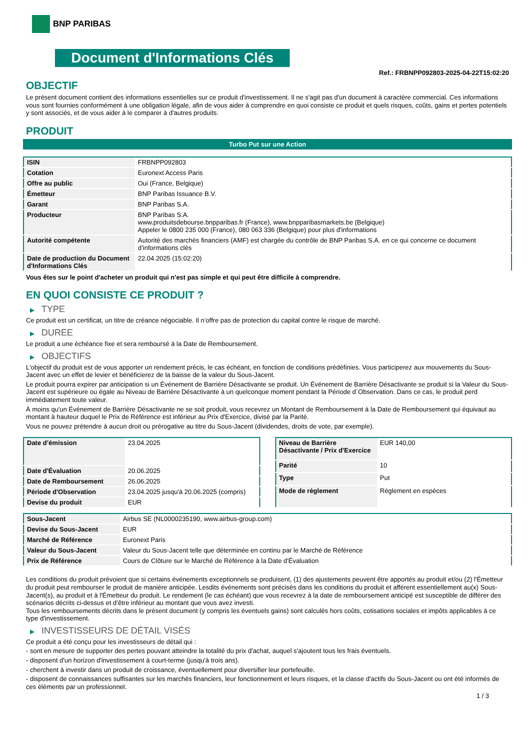BNP PARIBAS
Document d'Informations Clés
Ref.: FRBNPP092803-2025-04-22T15:02:20
OBJECTIF
Le présent document contient des informations essentielles sur ce produit d'investissement. Il ne s'agit pas d'un document à caractère commercial. Ces informations vous sont fournies conformément à une obligation légale, afin de vous aider à comprendre en quoi consiste ce produit et quels risques, coûts, gains et pertes potentiels y sont associés, et de vous aider à le comparer à d'autres produits.
PRODUIT
Turbo Put sur une Action
| ISIN | FRBNPP092803 |
| Cotation | Euronext Access Paris |
| Offre au public | Oui (France, Belgique) |
| Émetteur | BNP Paribas Issuance B.V. |
| Garant | BNP Paribas S.A. |
| Producteur | BNP Paribas S.A. www.produitsdebourse.bnpparibas.fr (France), www.bnpparibasmarkets.be (Belgique) Appeler le 0800 235 000 (France), 080 063 336 (Belgique) pour plus d'informations |
| Autorité compétente | Autorité des marchés financiers (AMF) est chargée du contrôle de BNP Paribas S.A. en ce qui concerne ce document d’informations clés |
| Date de production du Document d'Informations Clés | 22.04.2025 (15:02:20) |
Vous êtes sur le point d'acheter un produit qui n'est pas simple et qui peut être difficile à comprendre.
EN QUOI CONSISTE CE PRODUIT ?
▶ TYPE
Ce produit est un certificat, un titre de créance négociable. Il n’offre pas de protection du capital contre le risque de marché.
▶ DUREE
Le produit a une échéance fixe et sera remboursé à la Date de Remboursement.
▶ OBJECTIFS
L'objectif du produit est de vous apporter un rendement précis, le cas échéant, en fonction de conditions prédéfinies. Vous participerez aux mouvements du Sous-Jacent avec un effet de levier et bénéficierez de la baisse de la valeur du Sous-Jacent.
Le produit pourra expirer par anticipation si un Événement de Barrière Désactivante se produit. Un Événement de Barrière Désactivante se produit si la Valeur du Sous-Jacent est supérieure ou égale au Niveau de Barrière Désactivante à un quelconque moment pendant la Période d´Observation. Dans ce cas, le produit perd immédiatement toute valeur.
À moins qu'un Événement de Barrière Désactivante ne se soit produit, vous recevrez un Montant de Remboursement à la Date de Remboursement qui équivaut au montant à hauteur duquel le Prix de Référence est inférieur au Prix d'Exercice, divisé par la Parité.
Vous ne pouvez prétendre à aucun droit ou prérogative au titre du Sous-Jacent (dividendes, droits de vote, par exemple).
| Date d’émission | 23.04.2025 |
| Date d'Évaluation | 20.06.2025 |
| Date de Remboursement | 26.06.2025 |
| Période d'Observation | 23.04.2025 jusqu'à 20.06.2025 (compris) |
| Devise du produit | EUR |
| Niveau de Barrière Désactivante / Prix d'Exercice | EUR 140,00 |
| Parité | 10 |
| Type | Put |
| Mode de règlement | Règlement en espèces |
| Sous-Jacent | Airbus SE (NL0000235190, www.airbus-group.com) |
| Devise du Sous-Jacent | EUR |
| Marché de Référence | Euronext Paris |
| Valeur du Sous-Jacent | Valeur du Sous-Jacent telle que déterminée en continu par le Marché de Référence |
| Prix de Référence | Cours de Clôture sur le Marché de Référence à la Date d'Évaluation |
Les conditions du produit prévoient que si certains événements exceptionnels se produisent, (1) des ajustements peuvent être apportés au produit et/ou (2) l'Émetteur du produit peut rembourser le produit de manière anticipée. Lesdits événements sont précisés dans les conditions du produit et afférent essentiellement au(x) Sous-Jacent(s), au produit et à l'Émetteur du produit. Le rendement (le cas échéant) que vous recevrez à la date de remboursement anticipé est susceptible de différer des scénarios décrits ci-dessus et d’être inférieur au montant que vous avez investi.
Tous les remboursements décrits dans le présent document (y compris les éventuels gains) sont calculés hors coûts, cotisations sociales et impôts applicables à ce type d'investissement.
▶ INVESTISSEURS DE DÉTAIL VISÉS
Ce produit a été conçu pour les investisseurs de détail qui :
- sont en mesure de supporter des pertes pouvant atteindre la totalité du prix d'achat, auquel s'ajoutent tous les frais éventuels.
- disposent d'un horizon d'investissement à court-terme (jusqu'à trois ans).
- cherchent à investir dans un produit de croissance, éventuellement pour diversifier leur portefeuille.
- disposent de connaissances suffisantes sur les marchés financiers, leur fonctionnement et leurs risques, et la classe d'actifs du Sous-Jacent ou ont été informés de ces éléments par un professionnel.
1 / 3